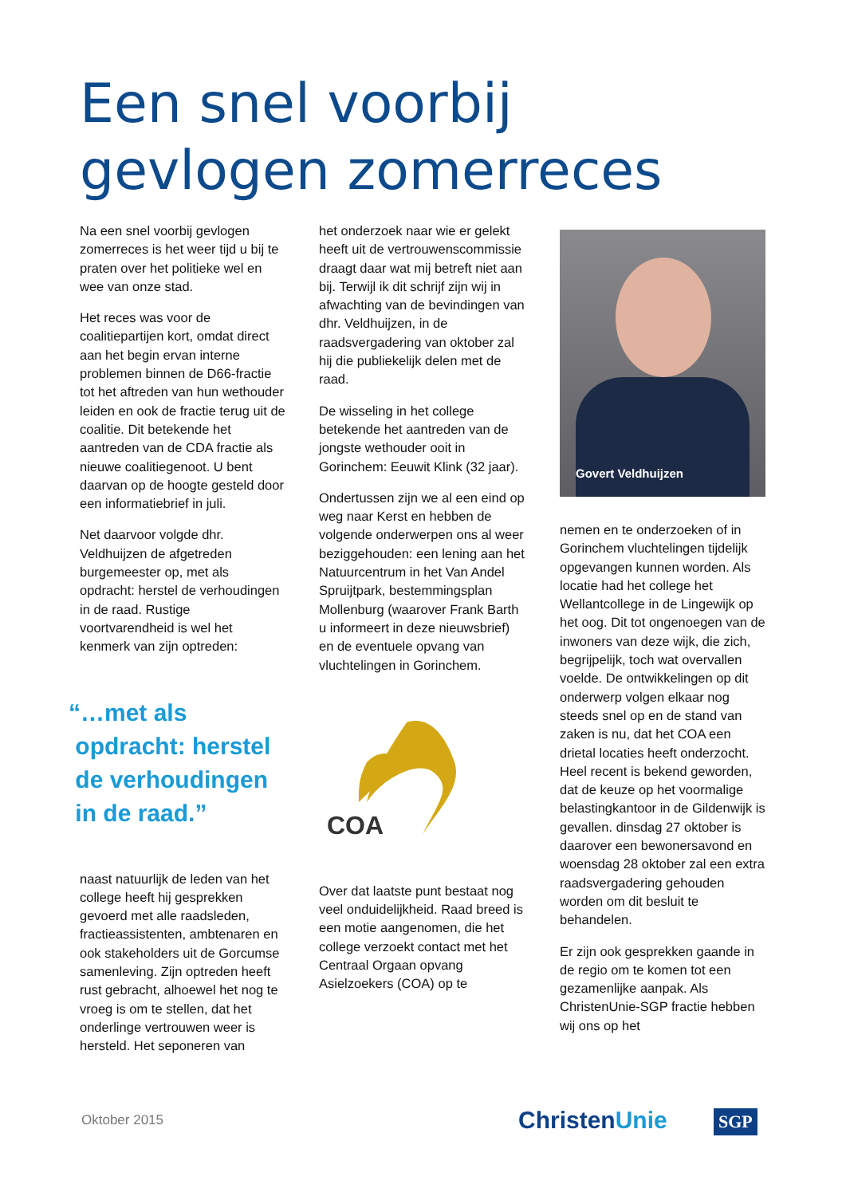Een snel voorbij
gevlogen zomerreces
Na een snel voorbij gevlogen zomerreces is het weer tijd u bij te praten over het politieke wel en wee van onze stad.
Het reces was voor de coalitiepartijen kort, omdat direct aan het begin ervan interne problemen binnen de D66-fractie tot het aftreden van hun wethouder leiden en ook de fractie terug uit de coalitie. Dit betekende het aantreden van de CDA fractie als nieuwe coalitiegenoot. U bent daarvan op de hoogte gesteld door een informatiebrief in juli.
Net daarvoor volgde dhr. Veldhuijzen de afgetreden burgemeester op, met als opdracht: herstel de verhoudingen in de raad. Rustige voortvarendheid is wel het kenmerk van zijn optreden:
“…met als
opdracht: herstel
de verhoudingen
in de raad.”
naast natuurlijk de leden van het college heeft hij gesprekken gevoerd met alle raadsleden, fractieassistenten, ambtenaren en ook stakeholders uit de Gorcumse samenleving. Zijn optreden heeft rust gebracht, alhoewel het nog te vroeg is om te stellen, dat het onderlinge vertrouwen weer is hersteld. Het seponeren van
het onderzoek naar wie er gelekt heeft uit de vertrouwenscommissie draagt daar wat mij betreft niet aan bij. Terwijl ik dit schrijf zijn wij in afwachting van de bevindingen van dhr. Veldhuijzen, in de raadsvergadering van oktober zal hij die publiekelijk delen met de raad.
De wisseling in het college betekende het aantreden van de jongste wethouder ooit in Gorinchem: Eeuwit Klink (32 jaar).
Ondertussen zijn we al een eind op weg naar Kerst en hebben de volgende onderwerpen ons al weer beziggehouden: een lening aan het Natuurcentrum in het Van Andel Spruijtpark, bestemmingsplan Mollenburg (waarover Frank Barth u informeert in deze nieuwsbrief) en de eventuele opvang van vluchtelingen in Gorinchem.
COA
Over dat laatste punt bestaat nog veel onduidelijkheid. Raad breed is een motie aangenomen, die het college verzoekt contact met het Centraal Orgaan opvang Asielzoekers (COA) op te
Govert Veldhuijzen
nemen en te onderzoeken of in Gorinchem vluchtelingen tijdelijk opgevangen kunnen worden. Als locatie had het college het Wellantcollege in de Lingewijk op het oog. Dit tot ongenoegen van de inwoners van deze wijk, die zich, begrijpelijk, toch wat overvallen voelde. De ontwikkelingen op dit onderwerp volgen elkaar nog steeds snel op en de stand van zaken is nu, dat het COA een drietal locaties heeft onderzocht. Heel recent is bekend geworden, dat de keuze op het voormalige belastingkantoor in de Gildenwijk is gevallen. dinsdag 27 oktober is daarover een bewonersavond en woensdag 28 oktober zal een extra raadsvergadering gehouden worden om dit besluit te behandelen.
Er zijn ook gesprekken gaande in de regio om te komen tot een gezamenlijke aanpak. Als ChristenUnie-SGP fractie hebben wij ons op het
Oktober 2015 ChristenUnie SGP